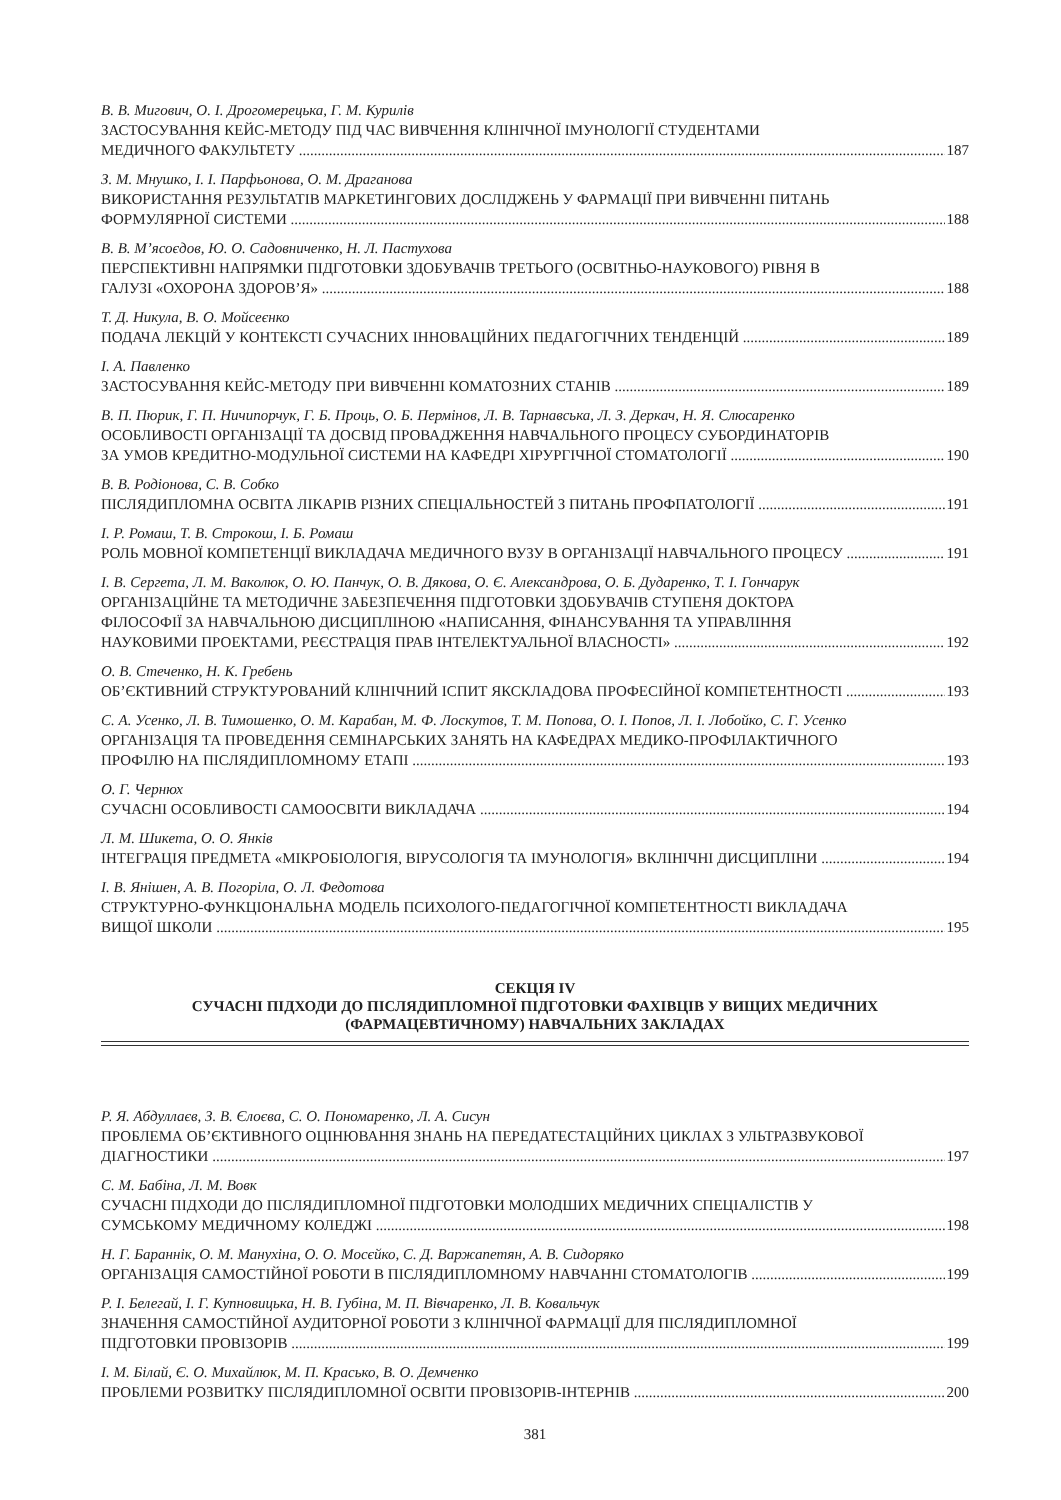В. В. Мигович, О. І. Дрогомерецька, Г. М. Курилів
ЗАСТОСУВАННЯ КЕЙС-МЕТОДУ ПІД ЧАС ВИВЧЕННЯ КЛІНІЧНОЇ ІМУНОЛОГІЇ СТУДЕНТАМИ
МЕДИЧНОГО ФАКУЛЬТЕТУ 187
З. М. Мнушко, І. І. Парфьонова, О. М. Драганова
ВИКОРИСТАННЯ РЕЗУЛЬТАТІВ МАРКЕТИНГОВИХ ДОСЛІДЖЕНЬ У ФАРМАЦІЇ ПРИ ВИВЧЕННІ ПИТАНЬ
ФОРМУЛЯРНОЇ СИСТЕМИ 188
В. В. М’ясоєдов, Ю. О. Садовниченко, Н. Л. Пастухова
ПЕРСПЕКТИВНІ НАПРЯМКИ ПІДГОТОВКИ ЗДОБУВАЧІВ ТРЕТЬОГО (ОСВІТНЬО-НАУКОВОГО) РІВНЯ В
ГАЛУЗІ «ОХОРОНА ЗДОРОВ’Я» 188
Т. Д. Никула, В. О. Мойсеєнко
ПОДАЧА ЛЕКЦІЙ У КОНТЕКСТІ СУЧАСНИХ ІННОВАЦІЙНИХ ПЕДАГОГІЧНИХ ТЕНДЕНЦІЙ 189
І. А. Павленко
ЗАСТОСУВАННЯ КЕЙС-МЕТОДУ ПРИ ВИВЧЕННІ КОМАТОЗНИХ СТАНІВ 189
В. П. Пюрик, Г. П. Ничипорчук, Г. Б. Проць, О. Б. Пермінов, Л. В. Тарнавська, Л. З. Деркач, Н. Я. Слюсаренко
ОСОБЛИВОСТІ ОРГАНІЗАЦІЇ ТА ДОСВІД ПРОВАДЖЕННЯ НАВЧАЛЬНОГО ПРОЦЕСУ СУБОРДИНАТОРІВ
ЗА УМОВ КРЕДИТНО-МОДУЛЬНОЇ СИСТЕМИ НА КАФЕДРІ ХІРУРГІЧНОЇ СТОМАТОЛОГІЇ 190
В. В. Родіонова, С. В. Собко
ПІСЛЯДИПЛОМНА ОСВІТА ЛІКАРІВ РІЗНИХ СПЕЦІАЛЬНОСТЕЙ З ПИТАНЬ ПРОФПАТОЛОГІЇ 191
І. Р. Ромаш, Т. В. Строкош, І. Б. Ромаш
РОЛЬ МОВНОЇ КОМПЕТЕНЦІЇ ВИКЛАДАЧА МЕДИЧНОГО ВУЗУ В ОРГАНІЗАЦІЇ НАВЧАЛЬНОГО ПРОЦЕСУ 191
І. В. Сергета, Л. М. Ваколюк, О. Ю. Панчук, О. В. Дякова, О. Є. Александрова, О. Б. Дударенко, Т. І. Гончарук
ОРГАНІЗАЦІЙНЕ ТА МЕТОДИЧНЕ ЗАБЕЗПЕЧЕННЯ ПІДГОТОВКИ ЗДОБУВАЧІВ СТУПЕНЯ ДОКТОРА
ФІЛОСОФІЇ ЗА НАВЧАЛЬНОЮ ДИСЦИПЛІНОЮ «НАПИСАННЯ, ФІНАНСУВАННЯ ТА УПРАВЛІННЯ
НАУКОВИМИ ПРОЕКТАМИ, РЕЄСТРАЦІЯ ПРАВ ІНТЕЛЕКТУАЛЬНОЇ ВЛАСНОСТІ» 192
О. В. Стеченко, Н. К. Гребень
ОБ’ЄКТИВНИЙ СТРУКТУРОВАНИЙ КЛІНІЧНИЙ ІСПИТ ЯКСКЛАДОВА ПРОФЕСІЙНОЇ КОМПЕТЕНТНОСТІ 193
С. А. Усенко, Л. В. Тимошенко, О. М. Карабан, М. Ф. Лоскутов, Т. М. Попова, О. І. Попов, Л. І. Лобойко, С. Г. Усенко
ОРГАНІЗАЦІЯ ТА ПРОВЕДЕННЯ СЕМІНАРСЬКИХ ЗАНЯТЬ НА КАФЕДРАХ МЕДИКО-ПРОФІЛАКТИЧНОГО
ПРОФІЛЮ НА ПІСЛЯДИПЛОМНОМУ ЕТАПІ 193
О. Г. Чернюх
СУЧАСНІ ОСОБЛИВОСТІ САМООСВІТИ ВИКЛАДАЧА 194
Л. М. Шикета, О. О. Янків
ІНТЕГРАЦІЯ ПРЕДМЕТА «МІКРОБІОЛОГІЯ, ВІРУСОЛОГІЯ ТА ІМУНОЛОГІЯ» ВКЛІНІЧНІ ДИСЦИПЛІНИ 194
І. В. Янішен, А. В. Погоріла, О. Л. Федотова
СТРУКТУРНО-ФУНКЦІОНАЛЬНА МОДЕЛЬ ПСИХОЛОГО-ПЕДАГОГІЧНОЇ КОМПЕТЕНТНОСТІ ВИКЛАДАЧА
ВИЩОЇ ШКОЛИ 195
СЕКЦІЯ IV
СУЧАСНІ ПІДХОДИ ДО ПІСЛЯДИПЛОМНОЇ ПІДГОТОВКИ ФАХІВЦІВ У ВИЩИХ МЕДИЧНИХ
(ФАРМАЦЕВТИЧНОМУ) НАВЧАЛЬНИХ ЗАКЛАДАХ
Р. Я. Абдуллаєв, З. В. Єлоєва, С. О. Пономаренко, Л. А. Сисун
ПРОБЛЕМА ОБ’ЄКТИВНОГО ОЦІНЮВАННЯ ЗНАНЬ НА ПЕРЕДАТЕСТАЦІЙНИХ ЦИКЛАХ З УЛЬТРАЗВУКОВОЇ
ДІАГНОСТИКИ 197
С. М. Бабіна, Л. М. Вовк
СУЧАСНІ ПІДХОДИ ДО ПІСЛЯДИПЛОМНОЇ ПІДГОТОВКИ МОЛОДШИХ МЕДИЧНИХ СПЕЦІАЛІСТІВ У
СУМСЬКОМУ МЕДИЧНОМУ КОЛЕДЖІ 198
Н. Г. Бараннік, О. М. Манухіна, О. О. Мосєйко, С. Д. Варжапетян, А. В. Сидоряко
ОРГАНІЗАЦІЯ САМОСТІЙНОЇ РОБОТИ В ПІСЛЯДИПЛОМНОМУ НАВЧАННІ СТОМАТОЛОГІВ 199
Р. І. Белегай, І. Г. Купновицька, Н. В. Губіна, М. П. Вівчаренко, Л. В. Ковальчук
ЗНАЧЕННЯ САМОСТІЙНОЇ АУДИТОРНОЇ РОБОТИ З КЛІНІЧНОЇ ФАРМАЦІЇ ДЛЯ ПІСЛЯДИПЛОМНОЇ
ПІДГОТОВКИ ПРОВІЗОРІВ 199
І. М. Білай, Є. О. Михайлюк, М. П. Красько, В. О. Демченко
ПРОБЛЕМИ РОЗВИТКУ ПІСЛЯДИПЛОМНОЇ ОСВІТИ ПРОВІЗОРІВ-ІНТЕРНІВ 200
381